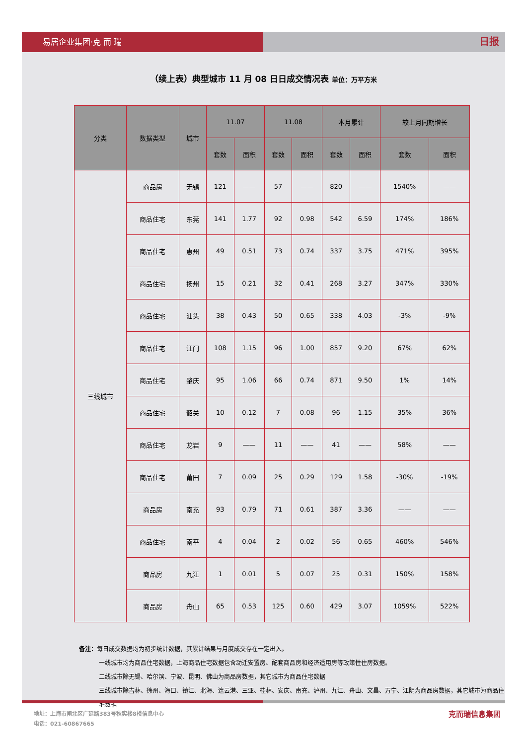易居企业集团·克 而 瑞
日报
（续上表）典型城市 11 月 08 日日成交情况表 单位：万平方米
| 分类 | 数据类型 | 城市 | 11.07 | | 11.08 | | 本月累计 | | 较上月同期增长 | |
| --- | --- | --- | --- | --- | --- | --- | --- | --- | --- | --- |
| | | | 套数 | 面积 | 套数 | 面积 | 套数 | 面积 | 套数 | 面积 |
| 三线城市 | 商品房 | 无锡 | 121 | —— | 57 | —— | 820 | —— | 1540% | —— |
| | 商品住宅 | 东莞 | 141 | 1.77 | 92 | 0.98 | 542 | 6.59 | 174% | 186% |
| | 商品住宅 | 惠州 | 49 | 0.51 | 73 | 0.74 | 337 | 3.75 | 471% | 395% |
| | 商品住宅 | 扬州 | 15 | 0.21 | 32 | 0.41 | 268 | 3.27 | 347% | 330% |
| | 商品住宅 | 汕头 | 38 | 0.43 | 50 | 0.65 | 338 | 4.03 | -3% | -9% |
| | 商品住宅 | 江门 | 108 | 1.15 | 96 | 1.00 | 857 | 9.20 | 67% | 62% |
| | 商品住宅 | 肇庆 | 95 | 1.06 | 66 | 0.74 | 871 | 9.50 | 1% | 14% |
| | 商品住宅 | 韶关 | 10 | 0.12 | 7 | 0.08 | 96 | 1.15 | 35% | 36% |
| | 商品住宅 | 龙岩 | 9 | —— | 11 | —— | 41 | —— | 58% | —— |
| | 商品住宅 | 莆田 | 7 | 0.09 | 25 | 0.29 | 129 | 1.58 | -30% | -19% |
| | 商品房 | 南充 | 93 | 0.79 | 71 | 0.61 | 387 | 3.36 | —— | —— |
| | 商品住宅 | 南平 | 4 | 0.04 | 2 | 0.02 | 56 | 0.65 | 460% | 546% |
| | 商品房 | 九江 | 1 | 0.01 | 5 | 0.07 | 25 | 0.31 | 150% | 158% |
| | 商品房 | 舟山 | 65 | 0.53 | 125 | 0.60 | 429 | 3.07 | 1059% | 522% |
备注：每日成交数据均为初步统计数据，其累计结果与月度成交存在一定出入。
一线城市均为商品住宅数据，上海商品住宅数据包含动迁安置房、配套商品房和经济适用房等政策性住房数据。
二线城市除无锡、哈尔滨、宁波、昆明、佛山为商品房数据，其它城市为商品住宅数据
三线城市除吉林、徐州、海口、镇江、北海、连云港、三亚、桂林、安庆、南充、泸州、九江、舟山、文昌、万宁、江阴为商品房数据，其它城市为商品住宅数据
克而瑞信息集团 地址：上海市闸北区广延路383号秋实楼8楼信息中心
电话：021-60867665